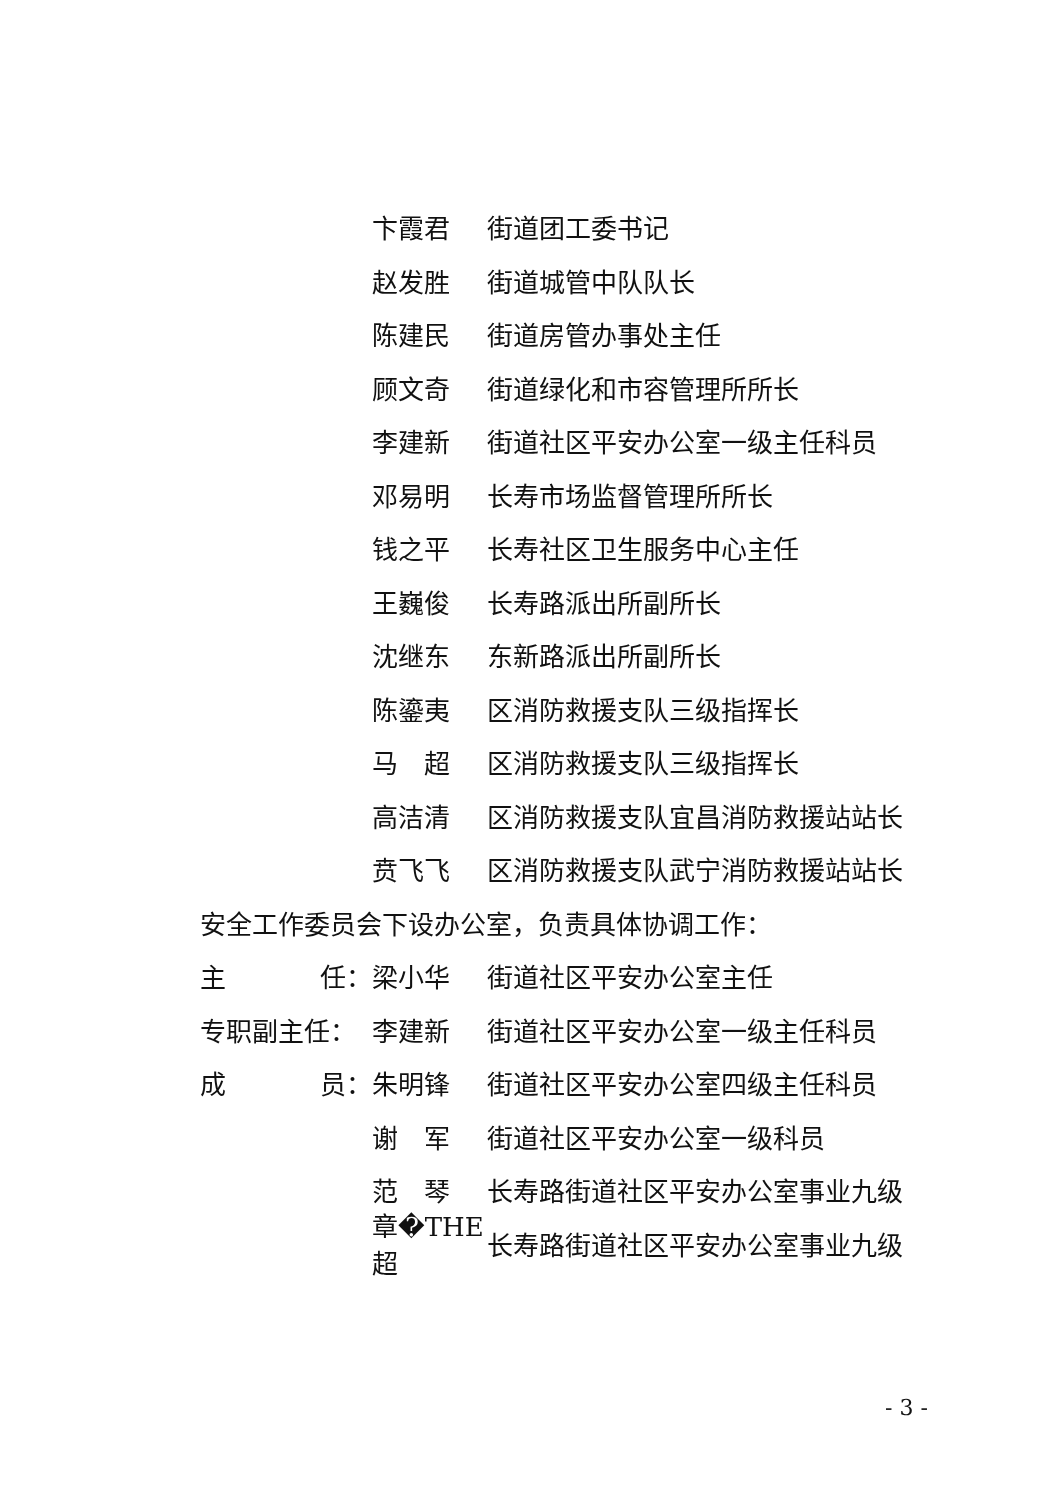卞霞君 街道团工委书记
赵发胜 街道城管中队队长
陈建民 街道房管办事处主任
顾文奇 街道绿化和市容管理所所长
李建新 街道社区平安办公室一级主任科员
邓易明 长寿市场监督管理所所长
钱之平 长寿社区卫生服务中心主任
王巍俊 长寿路派出所副所长
沈继东 东新路派出所副所长
陈鎏夷 区消防救援支队三级指挥长
马　超 区消防救援支队三级指挥长
高洁清 区消防救援支队宜昌消防救援站站长
贲飞飞 区消防救援支队武宁消防救援站站长
安全工作委员会下设办公室，负责具体协调工作：
主 任： 梁小华 街道社区平安办公室主任
专职副主任： 李建新 街道社区平安办公室一级主任科员
成 员： 朱明锋 街道社区平安办公室四级主任科员
谢　军 街道社区平安办公室一级科员
范　琴 长寿路街道社区平安办公室事业九级
章�THE超 长寿路街道社区平安办公室事业九级
- 3 -